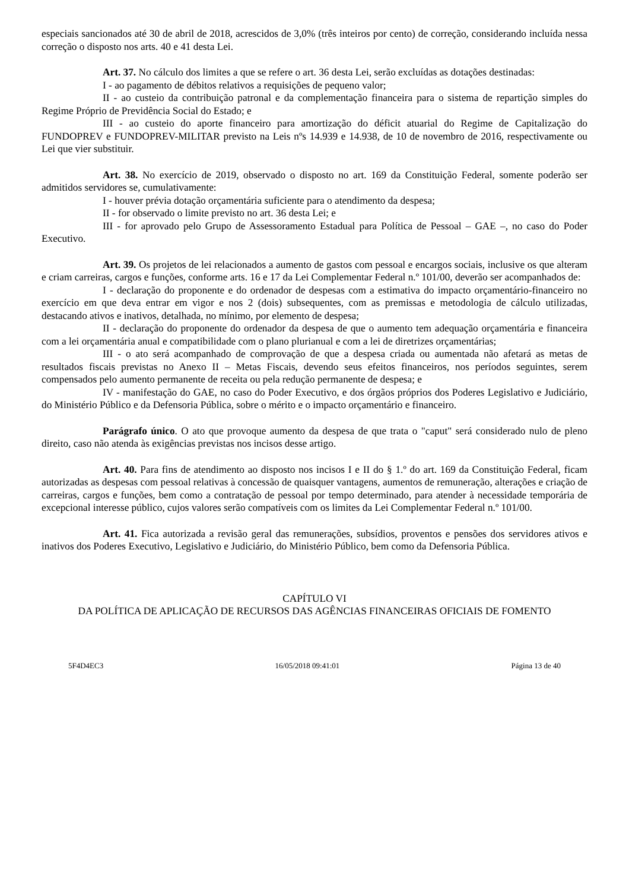especiais sancionados até 30 de abril de 2018, acrescidos de 3,0% (três inteiros por cento) de correção, considerando incluída nessa correção o disposto nos arts. 40 e 41 desta Lei.
Art. 37. No cálculo dos limites a que se refere o art. 36 desta Lei, serão excluídas as dotações destinadas:
I - ao pagamento de débitos relativos a requisições de pequeno valor;
II - ao custeio da contribuição patronal e da complementação financeira para o sistema de repartição simples do Regime Próprio de Previdência Social do Estado; e
III - ao custeio do aporte financeiro para amortização do déficit atuarial do Regime de Capitalização do FUNDOPREV e FUNDOPREV-MILITAR previsto na Leis nºs 14.939 e 14.938, de 10 de novembro de 2016, respectivamente ou Lei que vier substituir.
Art. 38. No exercício de 2019, observado o disposto no art. 169 da Constituição Federal, somente poderão ser admitidos servidores se, cumulativamente:
I - houver prévia dotação orçamentária suficiente para o atendimento da despesa;
II - for observado o limite previsto no art. 36 desta Lei; e
III - for aprovado pelo Grupo de Assessoramento Estadual para Política de Pessoal – GAE –, no caso do Poder Executivo.
Art. 39. Os projetos de lei relacionados a aumento de gastos com pessoal e encargos sociais, inclusive os que alteram e criam carreiras, cargos e funções, conforme arts. 16 e 17 da Lei Complementar Federal n.º 101/00, deverão ser acompanhados de:
I - declaração do proponente e do ordenador de despesas com a estimativa do impacto orçamentário-financeiro no exercício em que deva entrar em vigor e nos 2 (dois) subsequentes, com as premissas e metodologia de cálculo utilizadas, destacando ativos e inativos, detalhada, no mínimo, por elemento de despesa;
II - declaração do proponente do ordenador da despesa de que o aumento tem adequação orçamentária e financeira com a lei orçamentária anual e compatibilidade com o plano plurianual e com a lei de diretrizes orçamentárias;
III - o ato será acompanhado de comprovação de que a despesa criada ou aumentada não afetará as metas de resultados fiscais previstas no Anexo II – Metas Fiscais, devendo seus efeitos financeiros, nos períodos seguintes, serem compensados pelo aumento permanente de receita ou pela redução permanente de despesa; e
IV - manifestação do GAE, no caso do Poder Executivo, e dos órgãos próprios dos Poderes Legislativo e Judiciário, do Ministério Público e da Defensoria Pública, sobre o mérito e o impacto orçamentário e financeiro.
Parágrafo único. O ato que provoque aumento da despesa de que trata o "caput" será considerado nulo de pleno direito, caso não atenda às exigências previstas nos incisos desse artigo.
Art. 40. Para fins de atendimento ao disposto nos incisos I e II do § 1.º do art. 169 da Constituição Federal, ficam autorizadas as despesas com pessoal relativas à concessão de quaisquer vantagens, aumentos de remuneração, alterações e criação de carreiras, cargos e funções, bem como a contratação de pessoal por tempo determinado, para atender à necessidade temporária de excepcional interesse público, cujos valores serão compatíveis com os limites da Lei Complementar Federal n.º 101/00.
Art. 41. Fica autorizada a revisão geral das remunerações, subsídios, proventos e pensões dos servidores ativos e inativos dos Poderes Executivo, Legislativo e Judiciário, do Ministério Público, bem como da Defensoria Pública.
CAPÍTULO VI
DA POLÍTICA DE APLICAÇÃO DE RECURSOS DAS AGÊNCIAS FINANCEIRAS OFICIAIS DE FOMENTO
5F4D4EC3 16/05/2018 09:41:01 Página 13 de 40